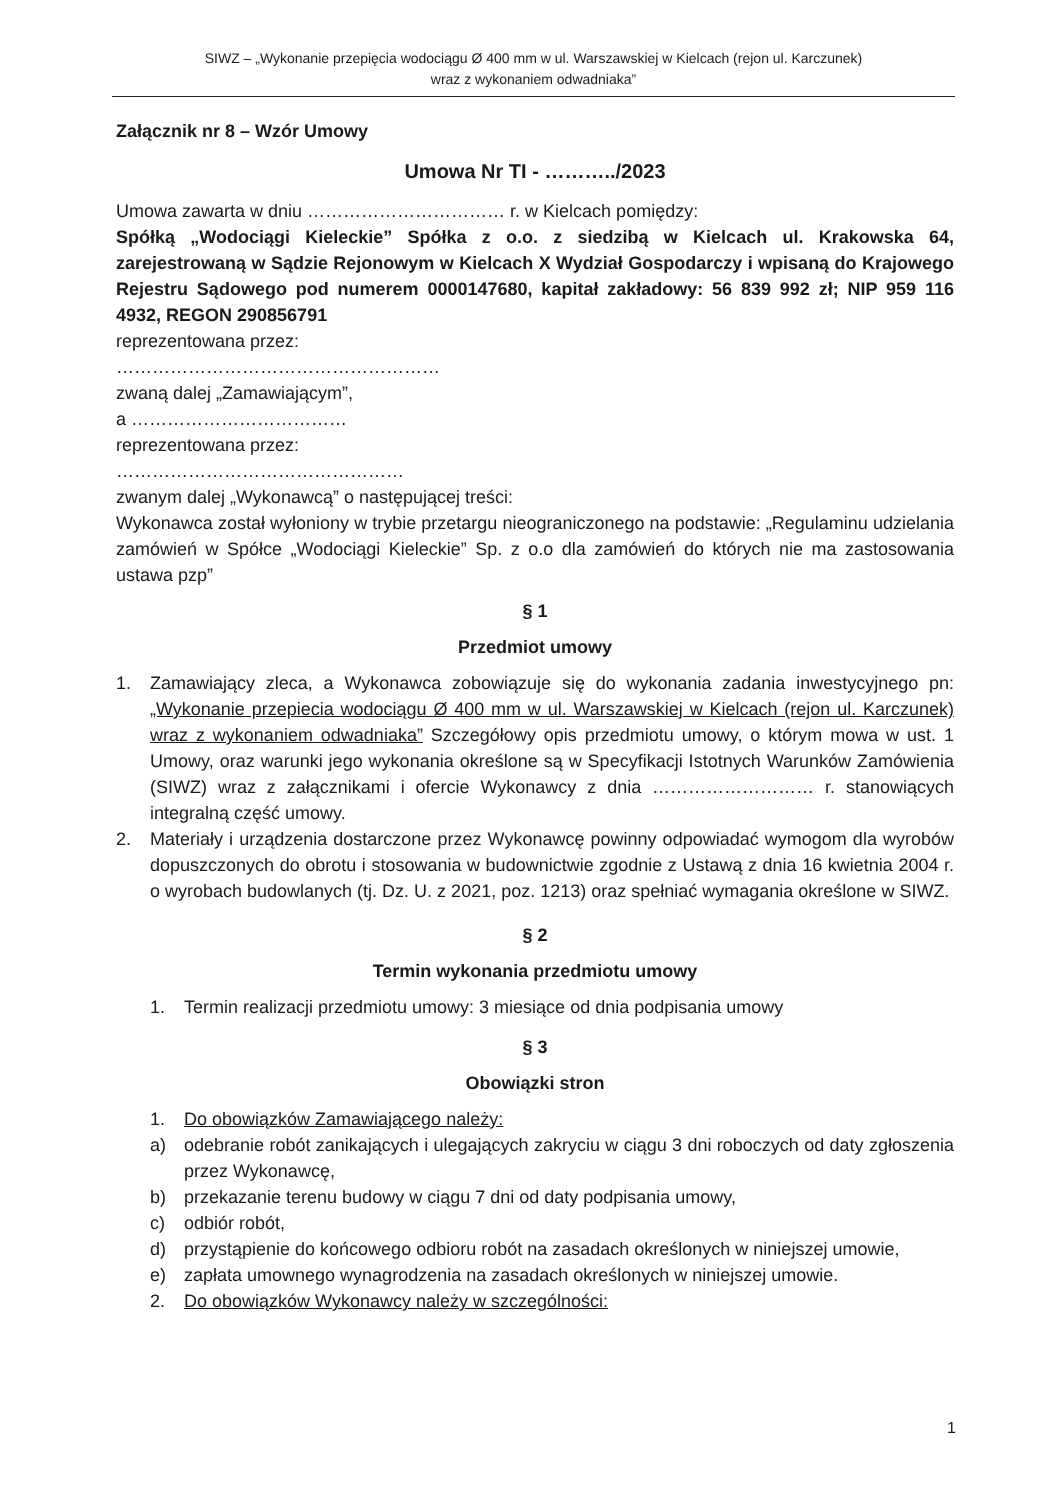SIWZ – „Wykonanie przepięcia wodociągu Ø 400 mm w ul. Warszawskiej w Kielcach (rejon ul. Karczunek)
wraz z wykonaniem odwadniaka”
Załącznik nr 8 – Wzór Umowy
Umowa Nr TI - ………../2023
Umowa zawarta w dniu …………………………… r. w Kielcach pomiędzy:
Spółką „Wodociągi Kieleckie” Spółka z o.o. z siedzibą w Kielcach ul. Krakowska 64, zarejestrowaną w Sądzie Rejonowym w Kielcach X Wydział Gospodarczy i wpisaną do Krajowego Rejestru Sądowego pod numerem 0000147680, kapitał zakładowy: 56 839 992 zł; NIP 959 116 4932, REGON 290856791
reprezentowana przez:
………………………………………………
zwaną dalej „Zamawiającym”,
a ………………………………
reprezentowana przez:
…………………………………………
zwanym dalej „Wykonawcą” o następującej treści:
Wykonawca został wyłoniony w trybie przetargu nieograniczonego na podstawie: „Regulaminu udzielania zamówień w Spółce „Wodociągi Kieleckie” Sp. z o.o dla zamówień do których nie ma zastosowania ustawa pzp”
§ 1
Przedmiot umowy
1. Zamawiający zleca, a Wykonawca zobowiązuje się do wykonania zadania inwestycyjnego pn: „Wykonanie przepiecia wodociągu Ø 400 mm w ul. Warszawskiej w Kielcach (rejon ul. Karczunek) wraz z wykonaniem odwadniaka” Szczegółowy opis przedmiotu umowy, o którym mowa w ust. 1 Umowy, oraz warunki jego wykonania określone są w Specyfikacji Istotnych Warunków Zamówienia (SIWZ) wraz z załącznikami i ofercie Wykonawcy z dnia ……………………… r. stanowiących integralną część umowy.
2. Materiały i urządzenia dostarczone przez Wykonawcę powinny odpowiadać wymogom dla wyrobów dopuszczonych do obrotu i stosowania w budownictwie zgodnie z Ustawą z dnia 16 kwietnia 2004 r. o wyrobach budowlanych (tj. Dz. U. z 2021, poz. 1213) oraz spełniać wymagania określone w SIWZ.
§ 2
Termin wykonania przedmiotu umowy
1. Termin realizacji przedmiotu umowy: 3 miesiące od dnia podpisania umowy
§ 3
Obowiązki stron
1. Do obowiązków Zamawiającego należy:
a) odebranie robót zanikających i ulegających zakryciu w ciągu 3 dni roboczych od daty zgłoszenia przez Wykonawcę,
b) przekazanie terenu budowy w ciągu 7 dni od daty podpisania umowy,
c) odbiór robót,
d) przystąpienie do końcowego odbioru robót na zasadach określonych w niniejszej umowie,
e) zapłata umownego wynagrodzenia na zasadach określonych w niniejszej umowie.
2. Do obowiązków Wykonawcy należy w szczególności:
1